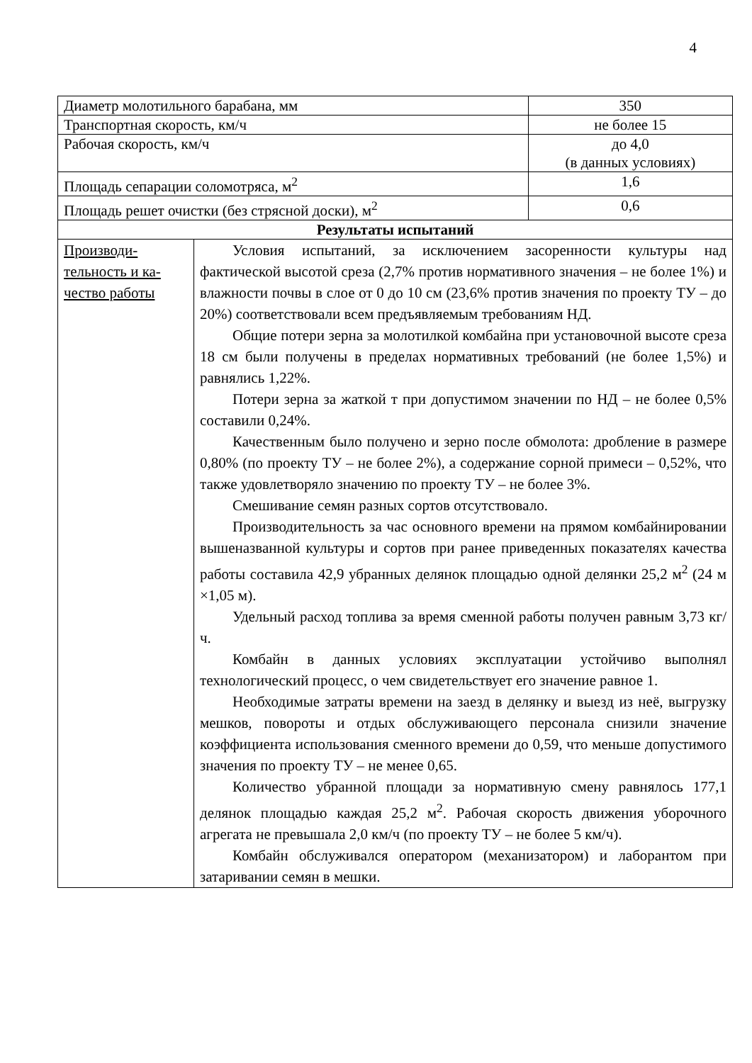4
| Диаметр молотильного барабана, мм | | 350 |
| Транспортная скорость, км/ч | | не более 15 |
| Рабочая скорость, км/ч | | до 4,0 (в данных условиях) |
| Площадь сепарации соломотряса, м<sup>2</sup> | | 1,6 |
| Площадь решет очистки (без стрясной доски), м<sup>2</sup> | | 0,6 |
| Результаты испытаний | | |
| Производи- тельность и ка- чество работы | Условия испытаний, за исключением засоренности культуры над фактической высотой среза (2,7% против нормативного значения – не более 1%) и влажности почвы в слое от 0 до 10 см (23,6% против значения по проекту ТУ – до 20%) соответствовали всем предъявляемым требованиям НД. Общие потери зерна за молотилкой комбайна при установочной высоте среза 18 см были получены в пределах нормативных требований (не более 1,5%) и равнялись 1,22%. Потери зерна за жаткой т при допустимом значении по НД – не более 0,5% составили 0,24%. Качественным было получено и зерно после обмолота: дробление в размере 0,80% (по проекту ТУ – не более 2%), а содержание сорной примеси – 0,52%, что также удовлетворяло значению по проекту ТУ – не более 3%. Смешивание семян разных сортов отсутствовало. Производительность за час основного времени на прямом комбайнировании вышеназванной культуры и сортов при ранее приведенных показателях качества работы составила 42,9 убранных делянок площадью одной делянки 25,2 м<sup>2</sup> (24 м ×1,05 м). Удельный расход топлива за время сменной работы получен равным 3,73 кг/ч. Комбайн в данных условиях эксплуатации устойчиво выполнял технологический процесс, о чем свидетельствует его значение равное 1. Необходимые затраты времени на заезд в делянку и выезд из неё, выгрузку мешков, повороты и отдых обслуживающего персонала снизили значение коэффициента использования сменного времени до 0,59, что меньше допустимого значения по проекту ТУ – не менее 0,65. Количество убранной площади за нормативную смену равнялось 177,1 делянок площадью каждая 25,2 м<sup>2</sup>. Рабочая скорость движения уборочного агрегата не превышала 2,0 км/ч (по проекту ТУ – не более 5 км/ч). Комбайн обслуживался оператором (механизатором) и лаборантом при затаривании семян в мешки. | |